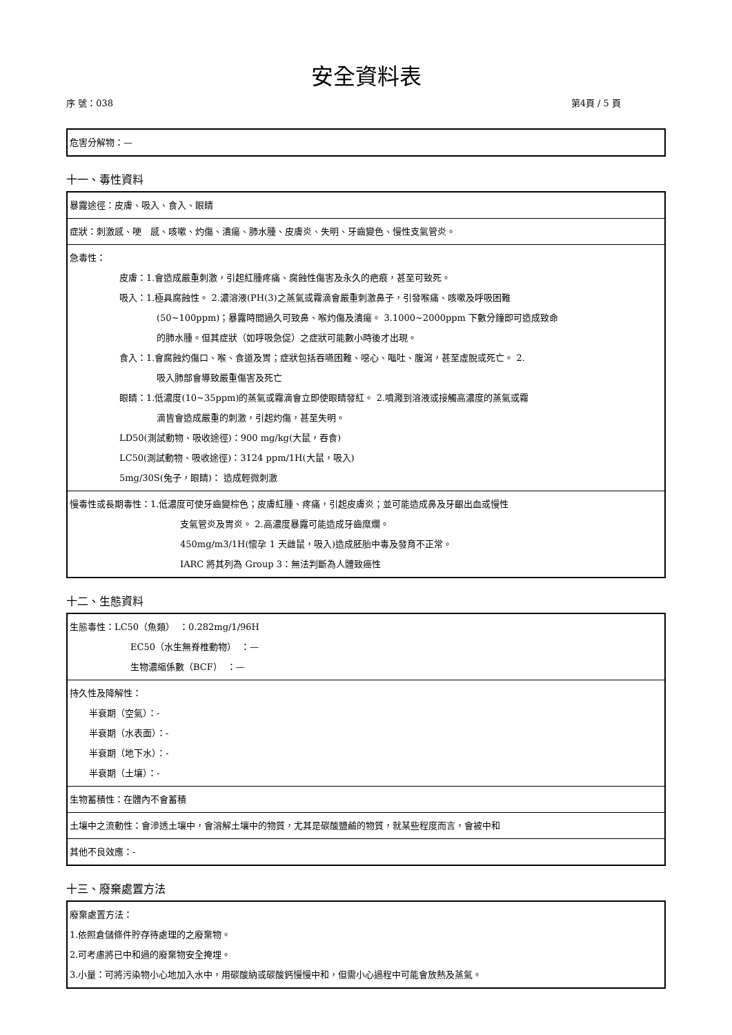安全資料表
序 號：038 第4頁 / 5 頁
危害分解物：—
十一、毒性資料
暴露途徑：皮膚、吸入、食入、眼睛
症狀：刺激感、哽　感、咳嗽、灼傷、潰瘍、肺水腫、皮膚炎、失明、牙齒變色、慢性支氣管炎。
急毒性：
皮膚：1.會造成嚴重刺激，引起紅腫疼痛、腐蝕性傷害及永久的疤痕，甚至可致死。
吸入：1.極具腐蝕性。 2.濃溶液(PH(3)之蒸氣或霧滴會嚴重刺激鼻子，引發喉痛、咳嗽及呼吸困難
(50~100ppm)；暴露時間過久可致鼻、喉灼傷及潰瘍。 3.1000~2000ppm 下數分鐘即可造成致命
的肺水腫。但其症狀（如呼吸急促）之症狀可能數小時後才出現。
食入：1.會腐蝕灼傷口、喉、食道及胃；症狀包括吞嚥困難、噁心、嘔吐、腹瀉，甚至虛脫或死亡。 2.
吸入肺部會導致嚴重傷害及死亡
眼睛：1.低濃度(10~35ppm)的蒸氣或霧滴會立即使眼睛發紅。 2.噴濺到溶液或接觸高濃度的蒸氣或霧
滴皆會造成嚴重的刺激，引起灼傷，甚至失明。
LD50(測試動物、吸收途徑)：900 mg/kg(大鼠，吞食)
LC50(測試動物、吸收途徑)：3124 ppm/1H(大鼠，吸入)
5mg/30S(兔子，眼睛)： 造成輕微刺激
慢毒性或長期毒性：1.低濃度可使牙齒變棕色；皮膚紅腫、疼痛，引起皮膚炎；並可能造成鼻及牙齦出血或慢性
支氣管炎及胃炎。 2.高濃度暴露可能造成牙齒糜爛。
450mg/m3/1H(懷孕 1 天雌鼠，吸入)造成胚胎中毒及發育不正常。
IARC 將其列為 Group 3：無法判斷為人體致癌性
十二、生態資料
生態毒性：LC50（魚類）　：0.282mg/1/96H
EC50（水生無脊椎動物）　：—
生物濃縮係數（BCF）　：—
持久性及降解性：
半衰期（空氣）：-
半衰期（水表面）：-
半衰期（地下水）：-
半衰期（土壤）：-
生物蓄積性：在體內不會蓄積
土壤中之流動性：會滲透土壤中，會溶解土壤中的物質，尤其是碳酸鹽鹼的物質，就某些程度而言，會被中和
其他不良效應：-
十三、廢棄處置方法
廢棄處置方法：
1.依照倉儲條件貯存待處理的之廢棄物。
2.可考慮將已中和過的廢棄物安全掩埋。
3.小量：可將污染物小心地加入水中，用碳酸納或碳酸鈣慢慢中和，但需小心過程中可能會放熱及蒸氣。